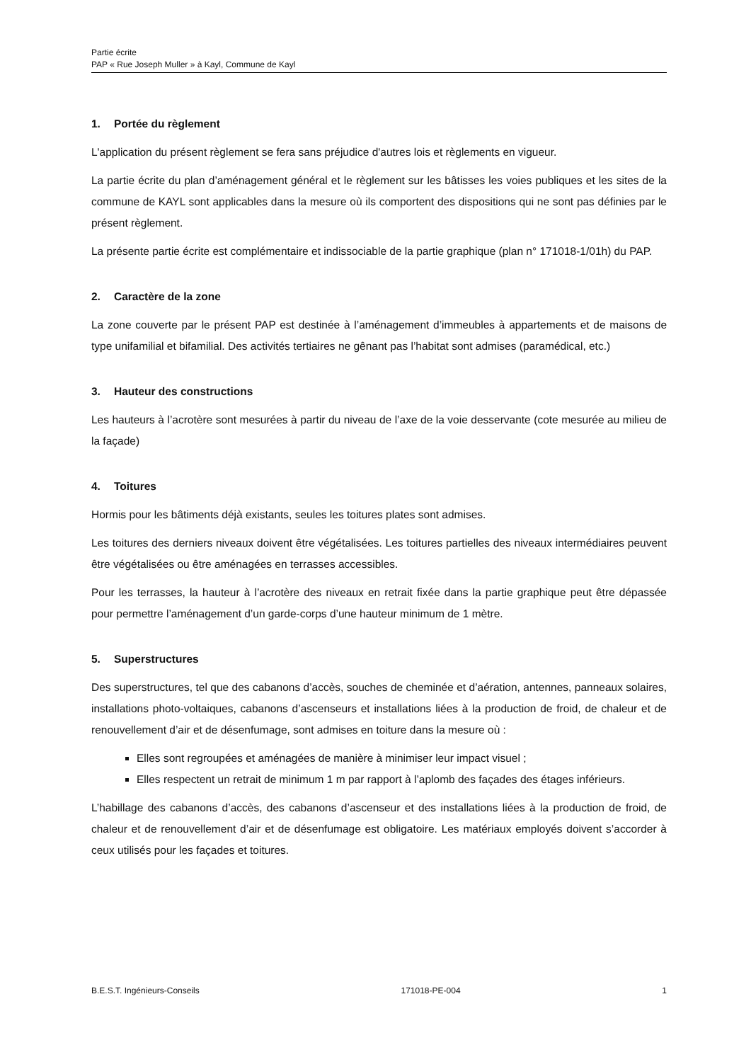Partie écrite
PAP « Rue Joseph Muller » à Kayl, Commune de Kayl
1. Portée du règlement
L'application du présent règlement se fera sans préjudice d'autres lois et règlements en vigueur.
La partie écrite du plan d’aménagement général et le règlement sur les bâtisses les voies publiques et les sites de la commune de KAYL sont applicables dans la mesure où ils comportent des dispositions qui ne sont pas définies par le présent règlement.
La présente partie écrite est complémentaire et indissociable de la partie graphique (plan n° 171018-1/01h) du PAP.
2. Caractère de la zone
La zone couverte par le présent PAP est destinée à l’aménagement d’immeubles à appartements et de maisons de type unifamilial et bifamilial. Des activités tertiaires ne gênant pas l’habitat sont admises (paramédical, etc.)
3. Hauteur des constructions
Les hauteurs à l’acrotère sont mesurées à partir du niveau de l’axe de la voie desservante (cote mesurée au milieu de la façade)
4. Toitures
Hormis pour les bâtiments déjà existants, seules les toitures plates sont admises.
Les toitures des derniers niveaux doivent être végétalisées. Les toitures partielles des niveaux intermédiaires peuvent être végétalisées ou être aménagées en terrasses accessibles.
Pour les terrasses, la hauteur à l’acrotère des niveaux en retrait fixée dans la partie graphique peut être dépassée pour permettre l’aménagement d’un garde-corps d’une hauteur minimum de 1 mètre.
5. Superstructures
Des superstructures, tel que des cabanons d’accès, souches de cheminée et d’aération, antennes, panneaux solaires, installations photo-voltaiques, cabanons d’ascenseurs et installations liées à la production de froid, de chaleur et de renouvellement d’air et de désenfumage, sont admises en toiture dans la mesure où :
Elles sont regroupées et aménagées de manière à minimiser leur impact visuel ;
Elles respectent un retrait de minimum 1 m par rapport à l’aplomb des façades des étages inférieurs.
L’habillage des cabanons d’accès, des cabanons d’ascenseur et des installations liées à la production de froid, de chaleur et de renouvellement d’air et de désenfumage est obligatoire. Les matériaux employés doivent s’accorder à ceux utilisés pour les façades et toitures.
B.E.S.T. Ingénieurs-Conseils 171018-PE-004 1